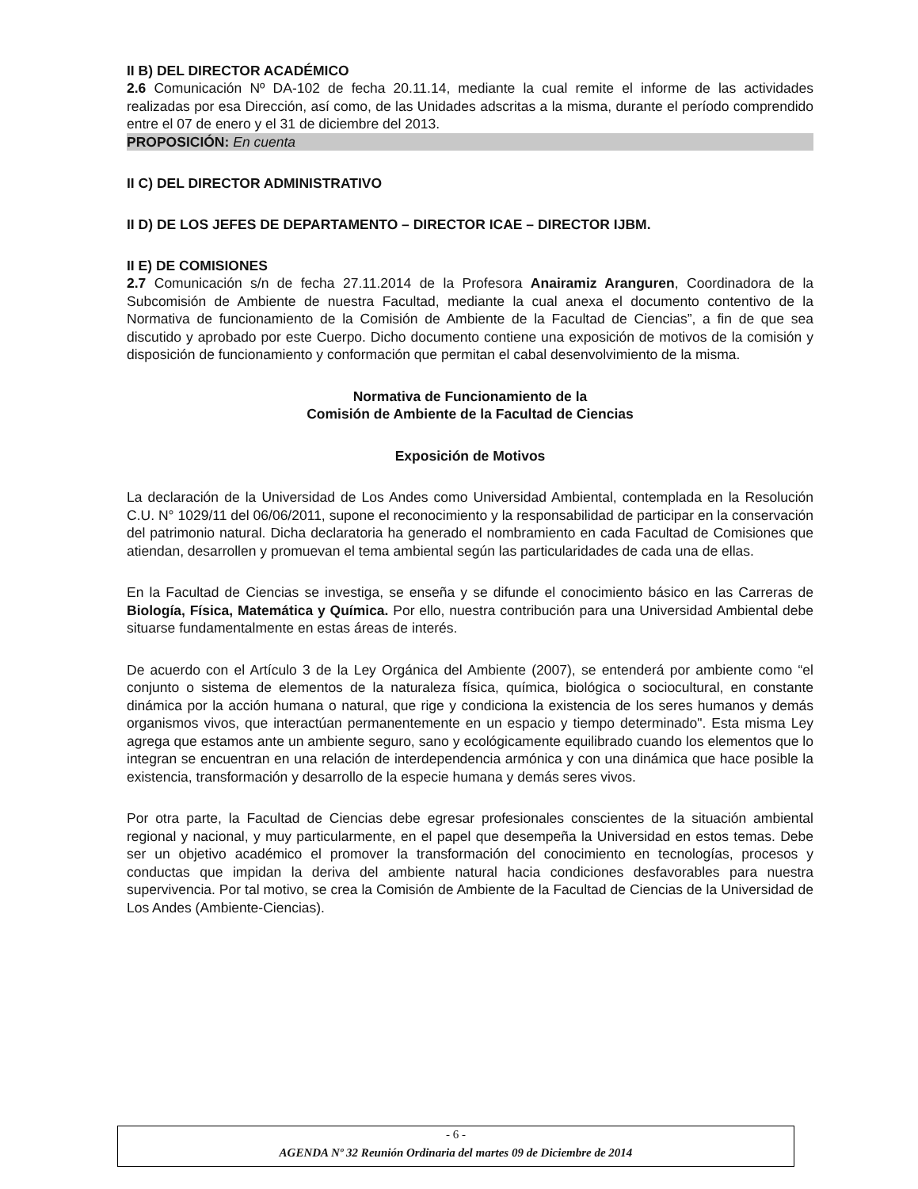II B) DEL DIRECTOR ACADÉMICO
2.6 Comunicación Nº DA-102 de fecha 20.11.14, mediante la cual remite el informe de las actividades realizadas por esa Dirección, así como, de las Unidades adscritas a la misma, durante el período comprendido entre el 07 de enero y el 31 de diciembre del 2013.
PROPOSICIÓN: En cuenta
II C) DEL DIRECTOR ADMINISTRATIVO
II D) DE LOS JEFES DE DEPARTAMENTO – DIRECTOR ICAE – DIRECTOR IJBM.
II E) DE COMISIONES
2.7 Comunicación s/n de fecha 27.11.2014 de la Profesora Anairamiz Aranguren, Coordinadora de la Subcomisión de Ambiente de nuestra Facultad, mediante la cual anexa el documento contentivo de la Normativa de funcionamiento de la Comisión de Ambiente de la Facultad de Ciencias”, a fin de que sea discutido y aprobado por este Cuerpo. Dicho documento contiene una exposición de motivos de la comisión y disposición de funcionamiento y conformación que permitan el cabal desenvolvimiento de la misma.
Normativa de Funcionamiento de la
Comisión de Ambiente de la Facultad de Ciencias
Exposición de Motivos
La declaración de la Universidad de Los Andes como Universidad Ambiental, contemplada en la Resolución C.U. N° 1029/11 del 06/06/2011, supone el reconocimiento y la responsabilidad de participar en la conservación del patrimonio natural. Dicha declaratoria ha generado el nombramiento en cada Facultad de Comisiones que atiendan, desarrollen y promuevan el tema ambiental según las particularidades de cada una de ellas.
En la Facultad de Ciencias se investiga, se enseña y se difunde el conocimiento básico en las Carreras de Biología, Física, Matemática y Química. Por ello, nuestra contribución para una Universidad Ambiental debe situarse fundamentalmente en estas áreas de interés.
De acuerdo con el Artículo 3 de la Ley Orgánica del Ambiente (2007), se entenderá por ambiente como “el conjunto o sistema de elementos de la naturaleza física, química, biológica o sociocultural, en constante dinámica por la acción humana o natural, que rige y condiciona la existencia de los seres humanos y demás organismos vivos, que interactúan permanentemente en un espacio y tiempo determinado". Esta misma Ley agrega que estamos ante un ambiente seguro, sano y ecológicamente equilibrado cuando los elementos que lo integran se encuentran en una relación de interdependencia armónica y con una dinámica que hace posible la existencia, transformación y desarrollo de la especie humana y demás seres vivos.
Por otra parte, la Facultad de Ciencias debe egresar profesionales conscientes de la situación ambiental regional y nacional, y muy particularmente, en el papel que desempeña la Universidad en estos temas. Debe ser un objetivo académico el promover la transformación del conocimiento en tecnologías, procesos y conductas que impidan la deriva del ambiente natural hacia condiciones desfavorables para nuestra supervivencia. Por tal motivo, se crea la Comisión de Ambiente de la Facultad de Ciencias de la Universidad de Los Andes (Ambiente-Ciencias).
- 6 -
AGENDA Nº 32 Reunión Ordinaria del martes 09 de Diciembre de 2014